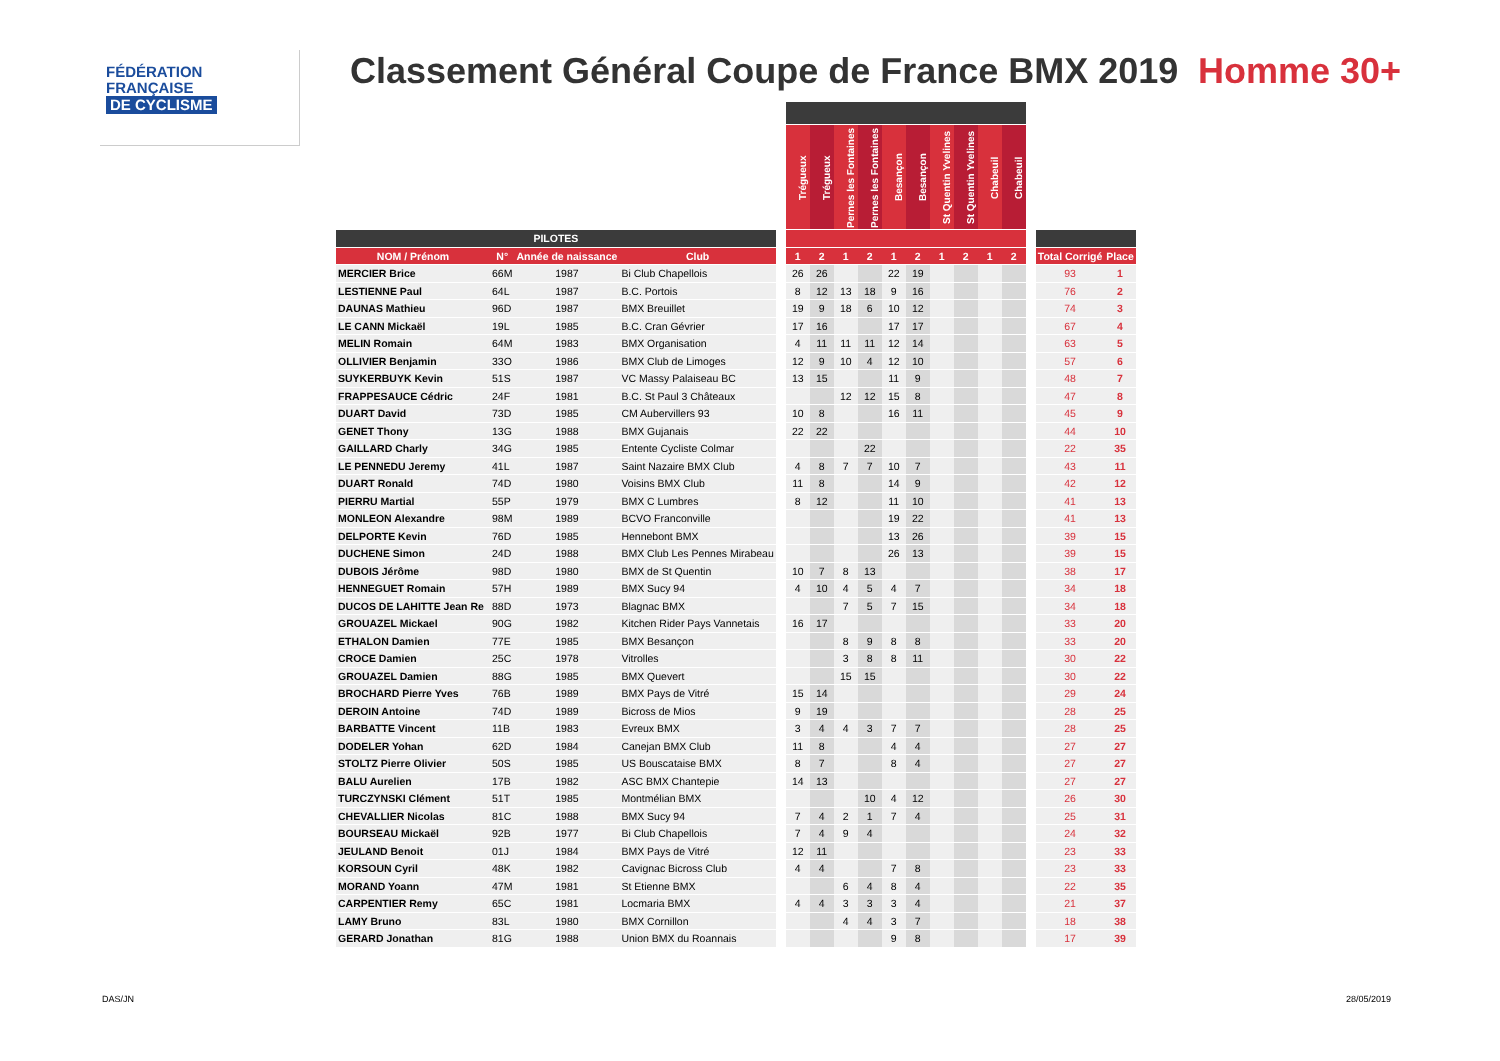FÉDÉRATION
FRANÇAISE
DE CYCLISME
Classement Général Coupe de France BMX 2019
Homme 30+
| | | | | | Trégueux | Trégueux | Pernes les Fontaines | Pernes les Fontaines | Besançon | Besançon | St Quentin Yvelines | St Quentin Yvelines | Chabeuil | Chabeuil | | | |
| --- | --- | --- | --- | --- | --- | --- | --- | --- | --- | --- | --- | --- | --- | --- | --- | --- | --- |
| PILOTES | | | | | | | | | | | | | | | | | |
| NOM / Prénom | N° | Année de naissance | Club | | 1 | 2 | 1 | 2 | 1 | 2 | 1 | 2 | 1 | 2 | | Total Corrigé | Place |
| MERCIER Brice | 66M | 1987 | Bi Club Chapellois | | 26 | 26 | | | 22 | 19 | | | | | | 93 | 1 |
| LESTIENNE Paul | 64L | 1987 | B.C. Portois | | 8 | 12 | 13 | 18 | 9 | 16 | | | | | | 76 | 2 |
| DAUNAS Mathieu | 96D | 1987 | BMX Breuillet | | 19 | 9 | 18 | 6 | 10 | 12 | | | | | | 74 | 3 |
| LE CANN Mickaël | 19L | 1985 | B.C. Cran Gévrier | | 17 | 16 | | | 17 | 17 | | | | | | 67 | 4 |
| MELIN Romain | 64M | 1983 | BMX Organisation | | 4 | 11 | 11 | 11 | 12 | 14 | | | | | | 63 | 5 |
| OLLIVIER Benjamin | 33O | 1986 | BMX Club de Limoges | | 12 | 9 | 10 | 4 | 12 | 10 | | | | | | 57 | 6 |
| SUYKERBUYK Kevin | 51S | 1987 | VC Massy Palaiseau BC | | 13 | 15 | | | 11 | 9 | | | | | | 48 | 7 |
| FRAPPESAUCE Cédric | 24F | 1981 | B.C. St Paul 3 Châteaux | | | | 12 | 12 | 15 | 8 | | | | | | 47 | 8 |
| DUART David | 73D | 1985 | CM Aubervillers 93 | | 10 | 8 | | | 16 | 11 | | | | | | 45 | 9 |
| GENET Thony | 13G | 1988 | BMX Gujanais | | 22 | 22 | | | | | | | | | | 44 | 10 |
| GAILLARD Charly | 34G | 1985 | Entente Cycliste Colmar | | | | | 22 | | | | | | | | 22 | 35 |
| LE PENNEDU Jeremy | 41L | 1987 | Saint Nazaire BMX Club | | 4 | 8 | 7 | 7 | 10 | 7 | | | | | | 43 | 11 |
| DUART Ronald | 74D | 1980 | Voisins BMX Club | | 11 | 8 | | | 14 | 9 | | | | | | 42 | 12 |
| PIERRU Martial | 55P | 1979 | BMX C Lumbres | | 8 | 12 | | | 11 | 10 | | | | | | 41 | 13 |
| MONLEON Alexandre | 98M | 1989 | BCVO Franconville | | | | | | 19 | 22 | | | | | | 41 | 13 |
| DELPORTE Kevin | 76D | 1985 | Hennebont BMX | | | | | | 13 | 26 | | | | | | 39 | 15 |
| DUCHENE Simon | 24D | 1988 | BMX Club Les Pennes Mirabeau | | | | | | 26 | 13 | | | | | | 39 | 15 |
| DUBOIS Jérôme | 98D | 1980 | BMX de St Quentin | | 10 | 7 | 8 | 13 | | | | | | | | 38 | 17 |
| HENNEGUET Romain | 57H | 1989 | BMX Sucy 94 | | 4 | 10 | 4 | 5 | 4 | 7 | | | | | | 34 | 18 |
| DUCOS DE LAHITTE Jean Re | 88D | 1973 | Blagnac BMX | | | | 7 | 5 | 7 | 15 | | | | | | 34 | 18 |
| GROUAZEL Mickael | 90G | 1982 | Kitchen Rider Pays Vannetais | | 16 | 17 | | | | | | | | | | 33 | 20 |
| ETHALON Damien | 77E | 1985 | BMX Besançon | | | | 8 | 9 | 8 | 8 | | | | | | 33 | 20 |
| CROCE Damien | 25C | 1978 | Vitrolles | | | | 3 | 8 | 8 | 11 | | | | | | 30 | 22 |
| GROUAZEL Damien | 88G | 1985 | BMX Quevert | | | | 15 | 15 | | | | | | | | 30 | 22 |
| BROCHARD Pierre Yves | 76B | 1989 | BMX Pays de Vitré | | 15 | 14 | | | | | | | | | | 29 | 24 |
| DEROIN Antoine | 74D | 1989 | Bicross de Mios | | 9 | 19 | | | | | | | | | | 28 | 25 |
| BARBATTE Vincent | 11B | 1983 | Evreux BMX | | 3 | 4 | 4 | 3 | 7 | 7 | | | | | | 28 | 25 |
| DODELER Yohan | 62D | 1984 | Canejan BMX Club | | 11 | 8 | | | 4 | 4 | | | | | | 27 | 27 |
| STOLTZ Pierre Olivier | 50S | 1985 | US Bouscataise BMX | | 8 | 7 | | | 8 | 4 | | | | | | 27 | 27 |
| BALU Aurelien | 17B | 1982 | ASC BMX Chantepie | | 14 | 13 | | | | | | | | | | 27 | 27 |
| TURCZYNSKI Clément | 51T | 1985 | Montmélian BMX | | | | | 10 | 4 | 12 | | | | | | 26 | 30 |
| CHEVALLIER Nicolas | 81C | 1988 | BMX Sucy 94 | | 7 | 4 | 2 | 1 | 7 | 4 | | | | | | 25 | 31 |
| BOURSEAU Mickaël | 92B | 1977 | Bi Club Chapellois | | 7 | 4 | 9 | 4 | | | | | | | | 24 | 32 |
| JEULAND Benoit | 01J | 1984 | BMX Pays de Vitré | | 12 | 11 | | | | | | | | | | 23 | 33 |
| KORSOUN Cyril | 48K | 1982 | Cavignac Bicross Club | | 4 | 4 | | | 7 | 8 | | | | | | 23 | 33 |
| MORAND Yoann | 47M | 1981 | St Etienne BMX | | | | 6 | 4 | 8 | 4 | | | | | | 22 | 35 |
| CARPENTIER Remy | 65C | 1981 | Locmaria BMX | | 4 | 4 | 3 | 3 | 3 | 4 | | | | | | 21 | 37 |
| LAMY Bruno | 83L | 1980 | BMX Cornillon | | | | 4 | 4 | 3 | 7 | | | | | | 18 | 38 |
| GERARD Jonathan | 81G | 1988 | Union BMX du Roannais | | | | | | 9 | 8 | | | | | | 17 | 39 |
DAS/JN 28/05/2019